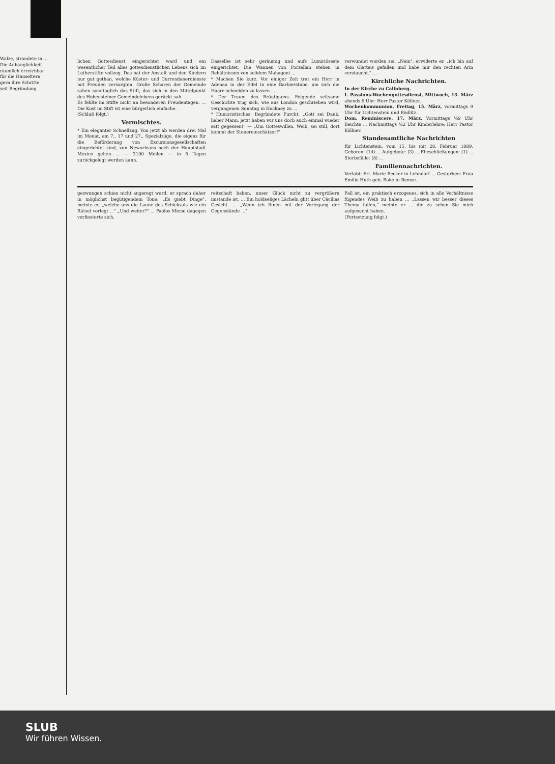Walze, strandete in ... Die Anhänglichkeit räumlich erreichbar für die Hauseltern gern ihre Schritte seit Begründung
lichen Gottesdienst eingerichtet ward und ein wesentlicher Teil alles gottesdienstlichen Lebens sich im Lutherstifte vollzog. Das hat der Anstalt und den Kindern nur gut gethan, welche Küster- und Currendanerdienste mit Freuden versorgten. Große Scharen der Gemeinde sahen sonntaglich das Stift, das sich in den Mittelpunkt des Hohensteiner Gemeindelebens gerückt sah.
Es fehlte im Stifte nicht an besonderen Freudentagen. ... Die Kost im Stift ist eine bürgerlich einfache.
(Schluß folgt.)
Vermischtes.
* Ein eleganter Schnellzug. Von jetzt ab werden drei Mal im Monat, am 7., 17 und 27., Spezialzüge, die eigens für die Beförderung von Excursionsgesellschaften eingerichtet sind, von Neworleans nach der Hauptstadt Mexico gehen ... — 3100 Meilen — in 5 Tagen zurückgelegt werden kann.
Dasselbe ist sehr geräumig und aufs Luxuriöseste eingerichtet. Die Wannen von Porzellan stehen in Behältnissen von solidem Mahagoni ...
* Machen Sie kurz. Vor einiger Zeit trat ein Herr in Adenau in der Eifel in eine Barbierstube, um sich die Haare schneiden zu lassen ...
* Der Traum des Bräutigams. Folgende seltsame Geschichte trug sich, wie aus London geschrieben wird, vergangenen Sonntag in Hackney zu ...
* Humoristisches. Begründete Furcht. „Gott sei Dank, lieber Mann, jetzt haben wir uns doch auch einmal wieder satt gegessen!" — „Um Gotteswillen, Weib, sei still, dort kommt der Steuereinschätzer!"
verwundet worden sei. „Nein", erwiderte er, „ich bin auf dem Glatteis gefallen und habe mir den rechten Arm verstaucht." ...
Kirchliche Nachrichten.
In der Kirche zu Callnberg.
I. Passions-Wochengottesdienst, Mittwoch, 13. März abends 6 Uhr: Herr Pastor Köllner.
Wochenkommunion, Freitag, 15. März, vormittags 9 Uhr für Lichtenstein und Rödlitz.
Dom. Reminiscere, 17. März. Vormittags ½9 Uhr Beichte ... Nachmittags ½2 Uhr Kinderlehre: Herr Pastor Köllner.
Standesamtliche Nachrichten
für Lichtenstein, vom 15. bis mit 28. Februar 1889. Geboren: (14) ... Aufgebote: (3) ... Eheschließungen: (1) ... Sterbefälle: (8) ...
Familiennachrichten.
Verlobt: Frl. Marie Becker in Lehndorf ... Gestorben: Frau Emilie Huth geb. Bake in Remse.
gezwungen schien nicht angeregt ward; er sprach daher in möglichst begütigendem Tone: „Es giebt Dinge", meinte er, „welche uns die Laune des Schicksals wie ein Rätsel vorlegt ..." „Und weiter?" ... Paolos Miene dagegen verfinsterte sich.
reitschaft haben, unser Glück nicht zu vergrößern imstande ist. ... Ein holdseliges Lächeln glitt über Cäcilias Gesicht. ... „Wenn ich Ihnen mit der Vorlegung der Gegenstände ..."
Fall ist, ein praktisch erzogenes, sich in alle Verhältnisse fügendes Weib zu haben ... „Lassen wir besser dieses Thema fallen," meinte er ... die zu sehen Sie mich aufgesucht haben.
(Fortsetzung folgt.)
SLUB
Wir führen Wissen.